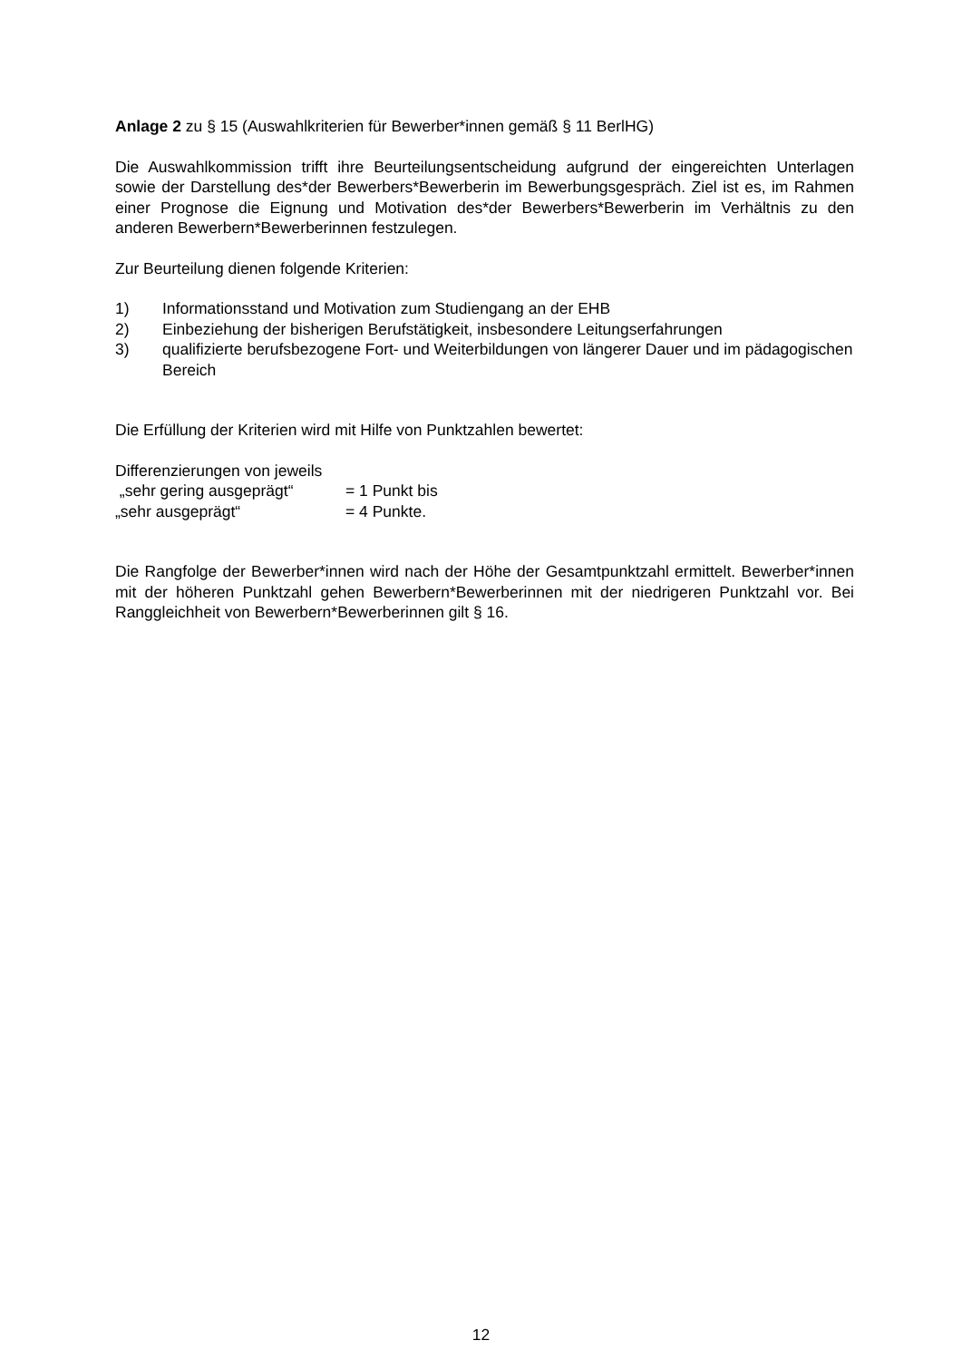Anlage 2 zu § 15 (Auswahlkriterien für Bewerber*innen gemäß § 11 BerlHG)
Die Auswahlkommission trifft ihre Beurteilungsentscheidung aufgrund der eingereichten Unterlagen sowie der Darstellung des*der Bewerbers*Bewerberin im Bewerbungsgespräch. Ziel ist es, im Rahmen einer Prognose die Eignung und Motivation des*der Bewerbers*Bewerberin im Verhältnis zu den anderen Bewerbern*Bewerberinnen festzulegen.
Zur Beurteilung dienen folgende Kriterien:
1) Informationsstand und Motivation zum Studiengang an der EHB
2) Einbeziehung der bisherigen Berufstätigkeit, insbesondere Leitungserfahrungen
3) qualifizierte berufsbezogene Fort- und Weiterbildungen von längerer Dauer und im pädagogischen Bereich
Die Erfüllung der Kriterien wird mit Hilfe von Punktzahlen bewertet:
Differenzierungen von jeweils
„sehr gering ausgeprägt“= 1 Punkt bis
„sehr ausgeprägt“= 4 Punkte.
Die Rangfolge der Bewerber*innen wird nach der Höhe der Gesamtpunktzahl ermittelt. Bewerber*innen mit der höheren Punktzahl gehen Bewerbern*Bewerberinnen mit der niedrigeren Punktzahl vor. Bei Ranggleichheit von Bewerbern*Bewerberinnen gilt § 16.
12